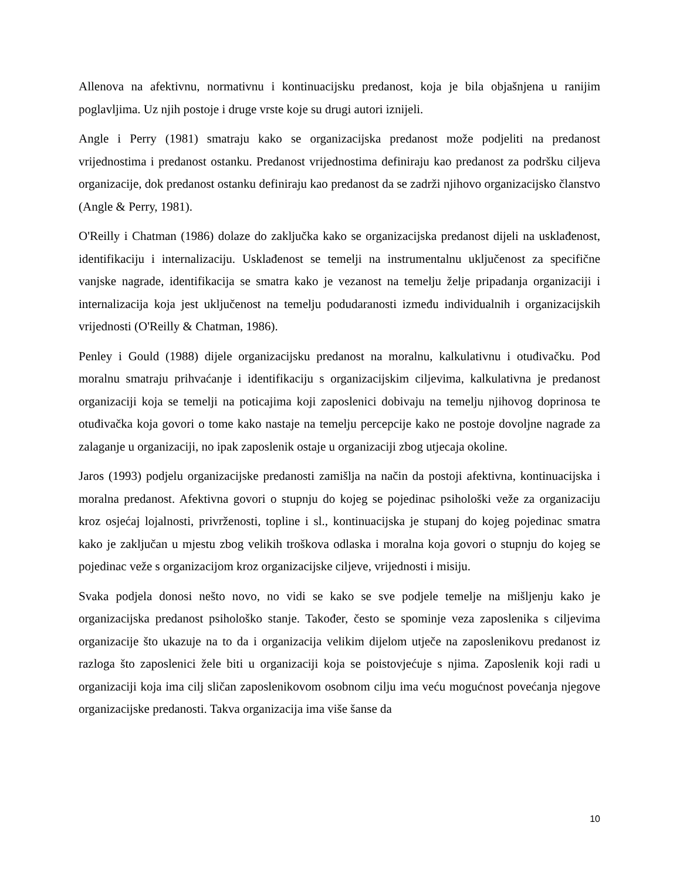Allenova na afektivnu, normativnu i kontinuacijsku predanost, koja je bila objašnjena u ranijim poglavljima. Uz njih postoje i druge vrste koje su drugi autori iznijeli.
Angle i Perry (1981) smatraju kako se organizacijska predanost može podjeliti na predanost vrijednostima i predanost ostanku. Predanost vrijednostima definiraju kao predanost za podršku ciljeva organizacije, dok predanost ostanku definiraju kao predanost da se zadrži njihovo organizacijsko članstvo (Angle & Perry, 1981).
O'Reilly i Chatman (1986) dolaze do zaključka kako se organizacijska predanost dijeli na usklađenost, identifikaciju i internalizaciju. Usklađenost se temelji na instrumentalnu uključenost za specifične vanjske nagrade, identifikacija se smatra kako je vezanost na temelju želje pripadanja organizaciji i internalizacija koja jest uključenost na temelju podudaranosti između individualnih i organizacijskih vrijednosti (O'Reilly & Chatman, 1986).
Penley i Gould (1988) dijele organizacijsku predanost na moralnu, kalkulativnu i otuđivačku. Pod moralnu smatraju prihvaćanje i identifikaciju s organizacijskim ciljevima, kalkulativna je predanost organizaciji koja se temelji na poticajima koji zaposlenici dobivaju na temelju njihovog doprinosa te otuđivačka koja govori o tome kako nastaje na temelju percepcije kako ne postoje dovoljne nagrade za zalaganje u organizaciji, no ipak zaposlenik ostaje u organizaciji zbog utjecaja okoline.
Jaros (1993) podjelu organizacijske predanosti zamišlja na način da postoji afektivna, kontinuacijska i moralna predanost. Afektivna govori o stupnju do kojeg se pojedinac psihološki veže za organizaciju kroz osjećaj lojalnosti, privrženosti, topline i sl., kontinuacijska je stupanj do kojeg pojedinac smatra kako je zaključan u mjestu zbog velikih troškova odlaska i moralna koja govori o stupnju do kojeg se pojedinac veže s organizacijom kroz organizacijske ciljeve, vrijednosti i misiju.
Svaka podjela donosi nešto novo, no vidi se kako se sve podjele temelje na mišljenju kako je organizacijska predanost psihološko stanje. Također, često se spominje veza zaposlenika s ciljevima organizacije što ukazuje na to da i organizacija velikim dijelom utječe na zaposlenikovu predanost iz razloga što zaposlenici žele biti u organizaciji koja se poistovjećuje s njima. Zaposlenik koji radi u organizaciji koja ima cilj sličan zaposlenikovom osobnom cilju ima veću mogućnost povećanja njegove organizacijske predanosti. Takva organizacija ima više šanse da
10